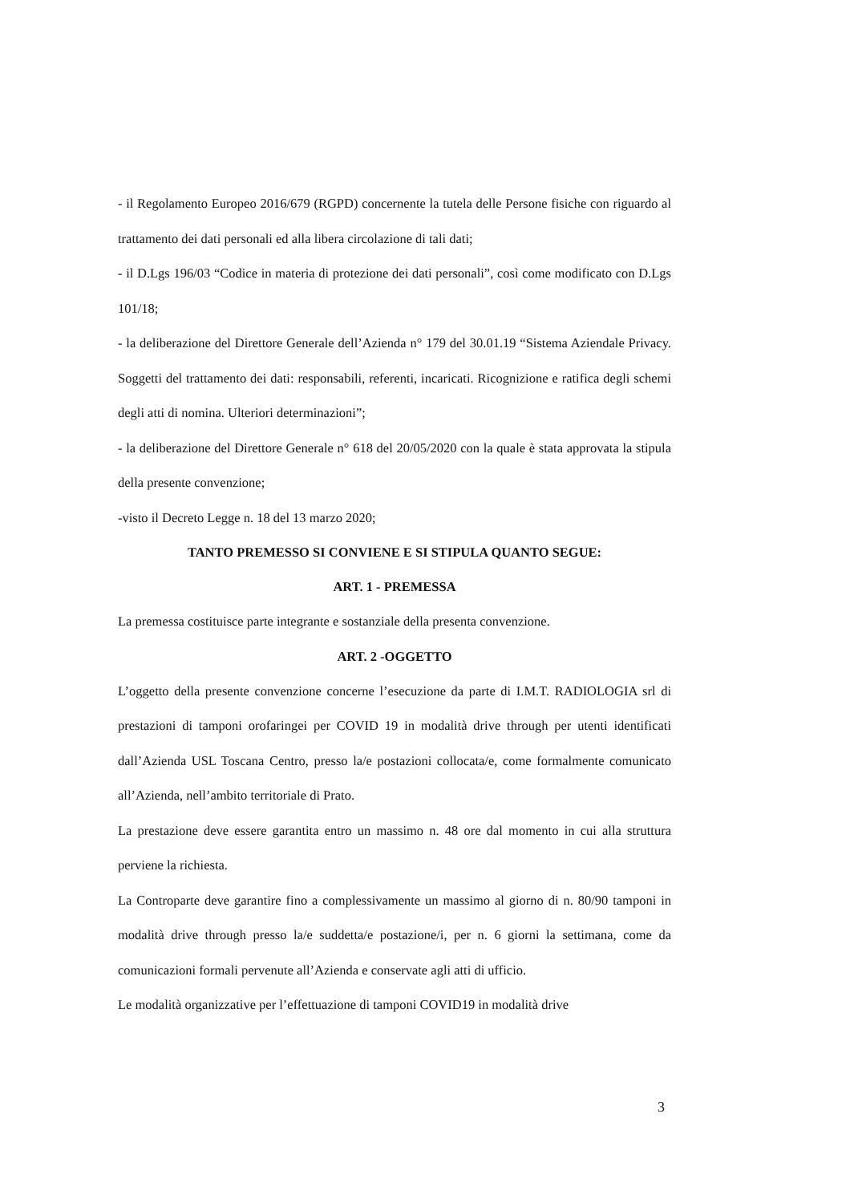- il Regolamento Europeo 2016/679 (RGPD) concernente la tutela delle Persone fisiche con riguardo al trattamento dei dati personali ed alla libera circolazione di tali dati;
- il D.Lgs 196/03 “Codice in materia di protezione dei dati personali”, così come modificato con D.Lgs 101/18;
- la deliberazione del Direttore Generale dell’Azienda n° 179 del 30.01.19 “Sistema Aziendale Privacy. Soggetti del trattamento dei dati: responsabili, referenti, incaricati. Ricognizione e ratifica degli schemi degli atti di nomina. Ulteriori determinazioni”;
- la deliberazione del Direttore Generale n° 618 del 20/05/2020 con la quale è stata approvata la stipula della presente convenzione;
-visto il Decreto Legge n. 18 del 13 marzo 2020;
TANTO PREMESSO SI CONVIENE E SI STIPULA QUANTO SEGUE:
ART. 1 - PREMESSA
La premessa costituisce parte integrante e sostanziale della presenta convenzione.
ART. 2 -OGGETTO
L’oggetto della presente convenzione concerne l’esecuzione da parte di I.M.T. RADIOLOGIA srl di prestazioni di tamponi orofaringei per COVID 19 in modalità drive through per utenti identificati dall’Azienda USL Toscana Centro, presso la/e postazioni collocata/e, come formalmente comunicato all’Azienda, nell’ambito territoriale di Prato.
La prestazione deve essere garantita entro un massimo n. 48 ore dal momento in cui alla struttura perviene la richiesta.
La Controparte deve garantire fino a complessivamente un massimo al giorno di n. 80/90 tamponi in modalità drive through presso la/e suddetta/e postazione/i, per n. 6 giorni la settimana, come da comunicazioni formali pervenute all’Azienda e conservate agli atti di ufficio.
Le modalità organizzative per l’effettuazione di tamponi COVID19 in modalità drive
3